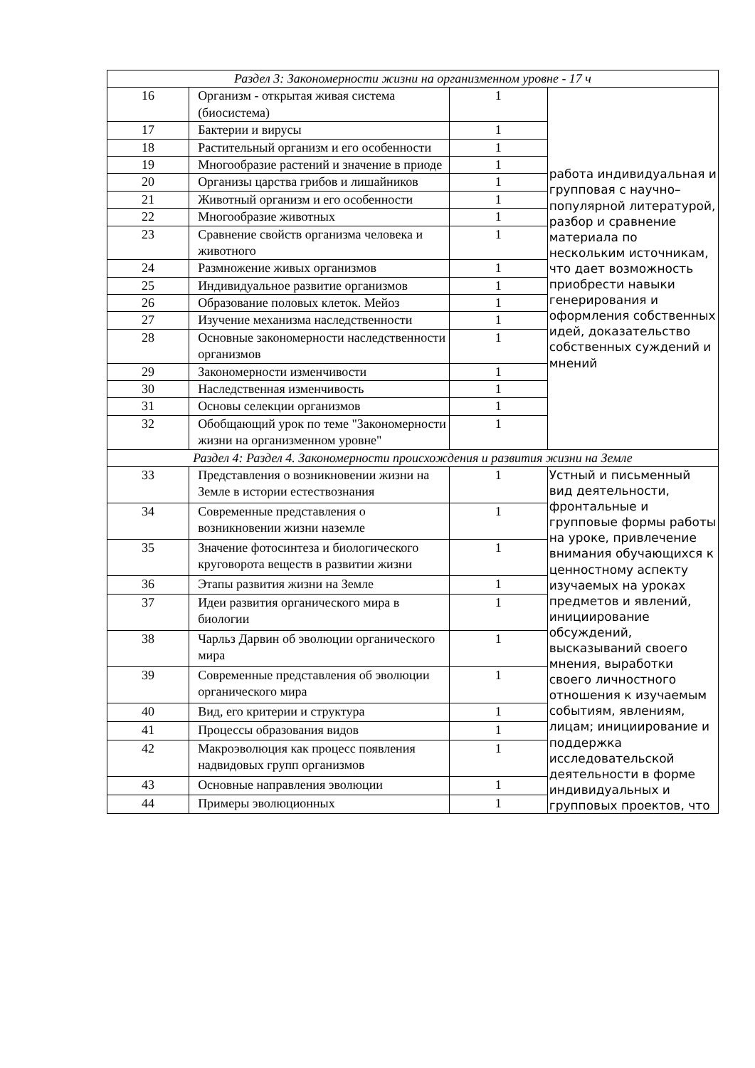| Раздел 3: Закономерности жизни на организменном уровне - 17 ч | | | |
| 16 | Организм - открытая живая система (биосистема) | 1 | работа индивидуальная и групповая с научно–популярной литературой, разбор и сравнение материала по нескольким источникам, что дает возможность приобрести навыки генерирования и оформления собственных идей, доказательство собственных суждений и мнений |
| 17 | Бактерии и вирусы | 1 | |
| 18 | Растительный организм и его особенности | 1 | |
| 19 | Многообразие растений и значение в приоде | 1 | |
| 20 | Организы царства грибов и лишайников | 1 | |
| 21 | Животный организм и его особенности | 1 | |
| 22 | Многообразие животных | 1 | |
| 23 | Сравнение свойств организма человека и животного | 1 | |
| 24 | Размножение живых организмов | 1 | |
| 25 | Индивидуальное развитие организмов | 1 | |
| 26 | Образование половых клеток. Мейоз | 1 | |
| 27 | Изучение механизма наследственности | 1 | |
| 28 | Основные закономерности наследственности организмов | 1 | |
| 29 | Закономерности изменчивости | 1 | |
| 30 | Наследственная изменчивость | 1 | |
| 31 | Основы селекции организмов | 1 | |
| 32 | Обобщающий урок по теме "Закономерности жизни на организменном уровне" | 1 | |
| Раздел 4: Раздел 4. Закономерности происхождения и развития жизни на Земле | | | |
| 33 | Представления о возникновении жизни на Земле в истории естествознания | 1 | Устный и письменный вид деятельности, фронтальные и групповые формы работы на уроке, привлечение внимания обучающихся к ценностному аспекту изучаемых на уроках предметов и явлений, инициирование обсуждений, высказываний своего мнения, выработки своего личностного отношения к изучаемым событиям, явлениям, лицам; инициирование и поддержка исследовательской деятельности в форме индивидуальных и групповых проектов, что |
| 34 | Современные представления о возникновении жизни наземле | 1 | |
| 35 | Значение фотосинтеза и биологического круговорота веществ в развитии жизни | 1 | |
| 36 | Этапы развития жизни на Земле | 1 | |
| 37 | Идеи развития органического мира в биологии | 1 | |
| 38 | Чарльз Дарвин об эволюции органического мира | 1 | |
| 39 | Современные представления об эволюции органического мира | 1 | |
| 40 | Вид, его критерии и структура | 1 | |
| 41 | Процессы образования видов | 1 | |
| 42 | Макроэволюция как процесс появления надвидовых групп организмов | 1 | |
| 43 | Основные направления эволюции | 1 | |
| 44 | Примеры эволюционных | 1 | |